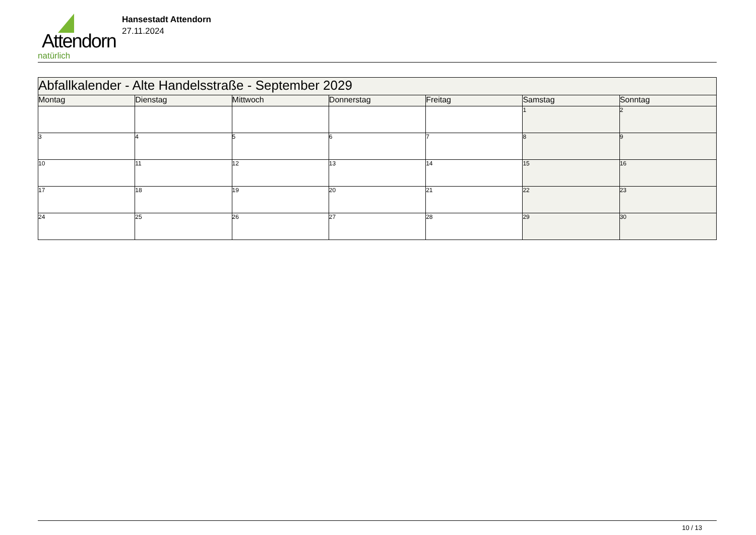Attendorn
natürlich
Hansestadt Attendorn
27.11.2024
| Abfallkalender - Alte Handelsstraße - September 2029 | | | | | | |
| Montag | Dienstag | Mittwoch | Donnerstag | Freitag | Samstag | Sonntag |
| | | | | | 1 | 2 |
| 3 | 4 | 5 | 6 | 7 | 8 | 9 |
| 10 | 11 | 12 | 13 | 14 | 15 | 16 |
| 17 | 18 | 19 | 20 | 21 | 22 | 23 |
| 24 | 25 | 26 | 27 | 28 | 29 | 30 |
10 / 13